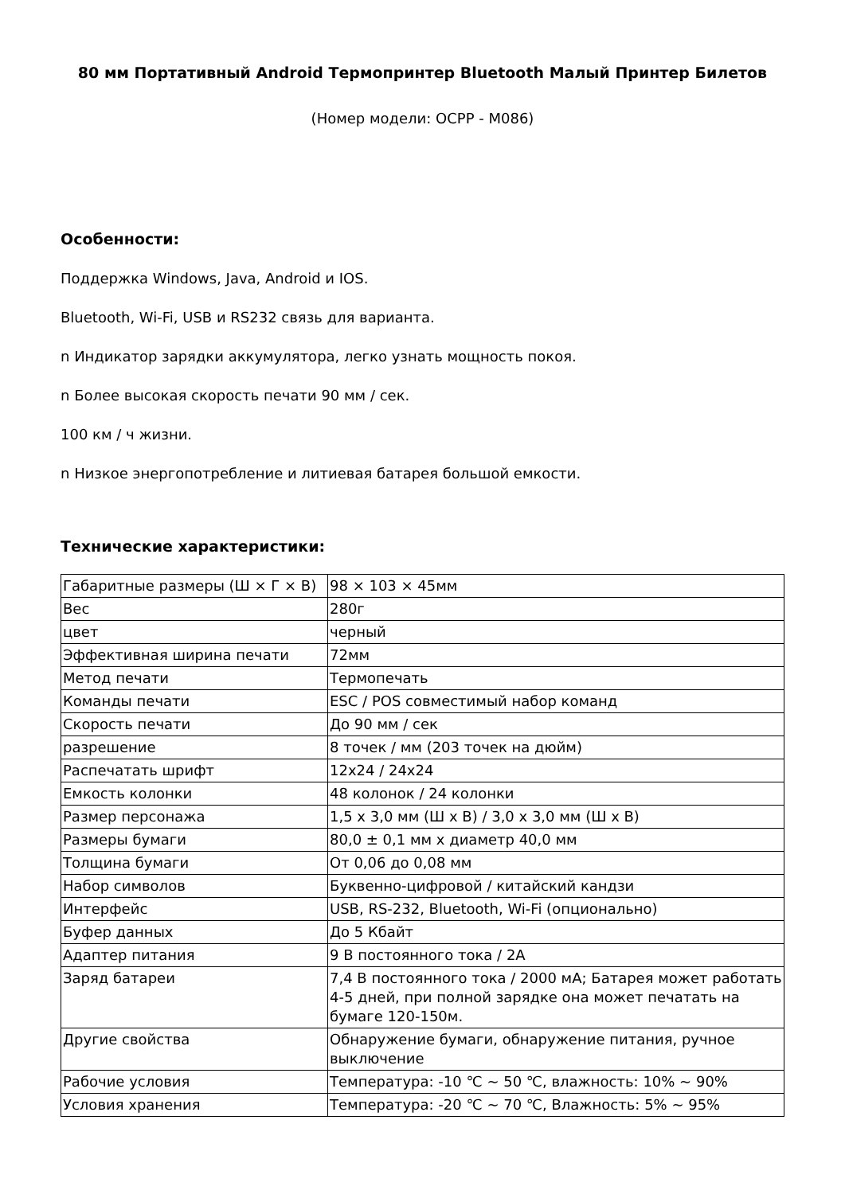80 мм Портативный Android Термопринтер Bluetooth Малый Принтер Билетов
(Номер модели: OCPP - M086)
Особенности:
Поддержка Windows, Java, Android и IOS.
Bluetooth, Wi-Fi, USB и RS232 связь для варианта.
n Индикатор зарядки аккумулятора, легко узнать мощность покоя.
n Более высокая скорость печати 90 мм / сек.
100 км / ч жизни.
n Низкое энергопотребление и литиевая батарея большой емкости.
Технические характеристики:
| Габаритные размеры (Ш × Г × В) | 98 × 103 × 45мм |
| Вес | 280г |
| цвет | черный |
| Эффективная ширина печати | 72мм |
| Метод печати | Термопечать |
| Команды печати | ESC / POS совместимый набор команд |
| Скорость печати | До 90 мм / сек |
| разрешение | 8 точек / мм (203 точек на дюйм) |
| Распечатать шрифт | 12x24 / 24x24 |
| Емкость колонки | 48 колонок / 24 колонки |
| Размер персонажа | 1,5 x 3,0 мм (Ш x В) / 3,0 x 3,0 мм (Ш x В) |
| Размеры бумаги | 80,0 ± 0,1 мм x диаметр 40,0 мм |
| Толщина бумаги | От 0,06 до 0,08 мм |
| Набор символов | Буквенно-цифровой / китайский кандзи |
| Интерфейс | USB, RS-232, Bluetooth, Wi-Fi (опционально) |
| Буфер данных | До 5 Кбайт |
| Адаптер питания | 9 В постоянного тока / 2A |
| Заряд батареи | 7,4 В постоянного тока / 2000 мА; Батарея может работать 4-5 дней, при полной зарядке она может печатать на бумаге 120-150м. |
| Другие свойства | Обнаружение бумаги, обнаружение питания, ручное выключение |
| Рабочие условия | Температура: -10 ℃ ~ 50 ℃, влажность: 10% ~ 90% |
| Условия хранения | Температура: -20 ℃ ~ 70 ℃, Влажность: 5% ~ 95% |